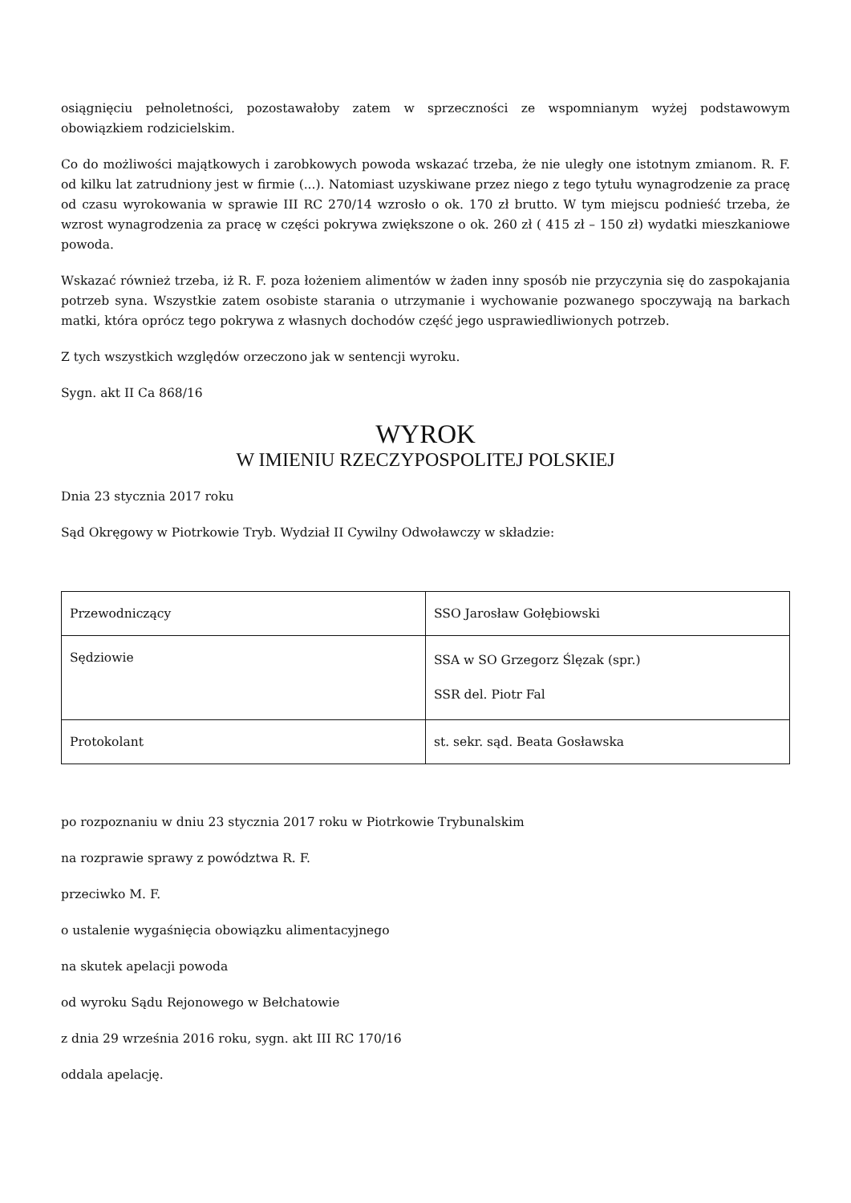osiągnięciu pełnoletności, pozostawałoby zatem w sprzeczności ze wspomnianym wyżej podstawowym obowiązkiem rodzicielskim.
Co do możliwości majątkowych i zarobkowych powoda wskazać trzeba, że nie uległy one istotnym zmianom. R. F. od kilku lat zatrudniony jest w firmie (...). Natomiast uzyskiwane przez niego z tego tytułu wynagrodzenie za pracę od czasu wyrokowania w sprawie III RC 270/14 wzrosło o ok. 170 zł brutto. W tym miejscu podnieść trzeba, że wzrost wynagrodzenia za pracę w części pokrywa zwiększone o ok. 260 zł ( 415 zł – 150 zł) wydatki mieszkaniowe powoda.
Wskazać również trzeba, iż R. F. poza łożeniem alimentów w żaden inny sposób nie przyczynia się do zaspokajania potrzeb syna. Wszystkie zatem osobiste starania o utrzymanie i wychowanie pozwanego spoczywają na barkach matki, która oprócz tego pokrywa z własnych dochodów część jego usprawiedliwionych potrzeb.
Z tych wszystkich względów orzeczono jak w sentencji wyroku.
Sygn. akt II Ca 868/16
WYROK
W IMIENIU RZECZYPOSPOLITEJ POLSKIEJ
Dnia 23 stycznia 2017 roku
Sąd Okręgowy w Piotrkowie Tryb. Wydział II Cywilny Odwoławczy w składzie:
| Przewodniczący | SSO Jarosław Gołębiowski |
| Sędziowie | SSA w SO Grzegorz Ślęzak (spr.) SSR del. Piotr Fal |
| Protokolant | st. sekr. sąd. Beata Gosławska |
po rozpoznaniu w dniu 23 stycznia 2017 roku w Piotrkowie Trybunalskim
na rozprawie sprawy z powództwa R. F.
przeciwko M. F.
o ustalenie wygaśnięcia obowiązku alimentacyjnego
na skutek apelacji powoda
od wyroku Sądu Rejonowego w Bełchatowie
z dnia 29 września 2016 roku, sygn. akt III RC 170/16
oddala apelację.